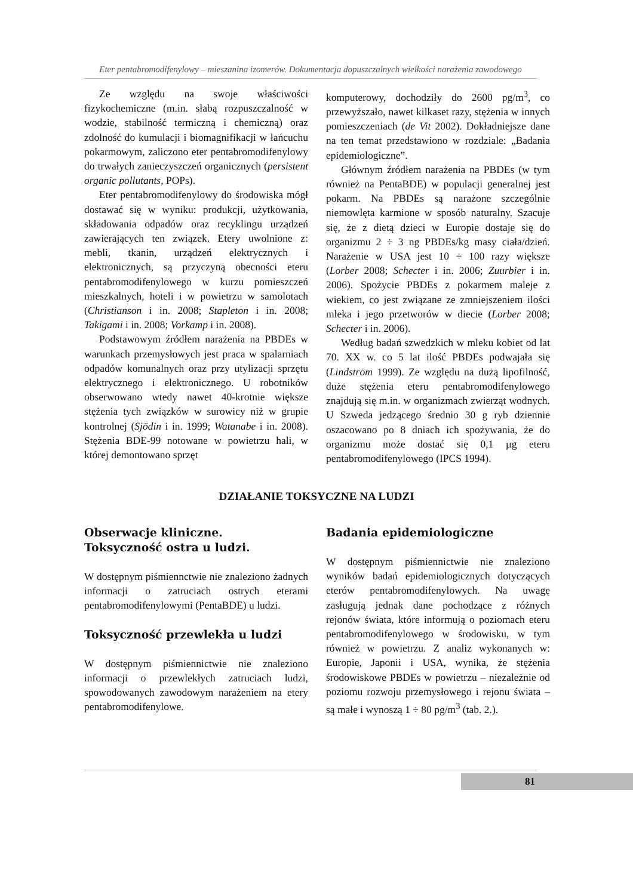Eter pentabromodifenylowy – mieszanina izomerów. Dokumentacja dopuszczalnych wielkości narażenia zawodowego
Ze względu na swoje właściwości fizykochemiczne (m.in. słabą rozpuszczalność w wodzie, stabilność termiczną i chemiczną) oraz zdolność do kumulacji i biomagnifikacji w łańcuchu pokarmowym, zaliczono eter pentabromodifenylowy do trwałych zanieczyszczeń organicznych (persistent organic pollutants, POPs).
Eter pentabromodifenylowy do środowiska mógł dostawać się w wyniku: produkcji, użytkowania, składowania odpadów oraz recyklingu urządzeń zawierających ten związek. Etery uwolnione z: mebli, tkanin, urządzeń elektrycznych i elektronicznych, są przyczyną obecności eteru pentabromodifenylowego w kurzu pomieszczeń mieszkalnych, hoteli i w powietrzu w samolotach (Christianson i in. 2008; Stapleton i in. 2008; Takigami i in. 2008; Vorkamp i in. 2008).
Podstawowym źródłem narażenia na PBDEs w warunkach przemysłowych jest praca w spalarniach odpadów komunalnych oraz przy utylizacji sprzętu elektrycznego i elektronicznego. U robotników obserwowano wtedy nawet 40-krotnie większe stężenia tych związków w surowicy niż w grupie kontrolnej (Sjödin i in. 1999; Watanabe i in. 2008). Stężenia BDE-99 notowane w powietrzu hali, w której demontowano sprzęt
komputerowy, dochodziły do 2600 pg/m<sup>3</sup>, co przewyższało, nawet kilkaset razy, stężenia w innych pomieszczeniach (de Vit 2002). Dokładniejsze dane na ten temat przedstawiono w rozdziale: „Badania epidemiologiczne”.
Głównym źródłem narażenia na PBDEs (w tym również na PentaBDE) w populacji generalnej jest pokarm. Na PBDEs są narażone szczególnie niemowlęta karmione w sposób naturalny. Szacuje się, że z dietą dzieci w Europie dostaje się do organizmu 2 ÷ 3 ng PBDEs/kg masy ciała/dzień. Narażenie w USA jest 10 ÷ 100 razy większe (Lorber 2008; Schecter i in. 2006; Zuurbier i in. 2006). Spożycie PBDEs z pokarmem maleje z wiekiem, co jest związane ze zmniejszeniem ilości mleka i jego przetworów w diecie (Lorber 2008; Schecter i in. 2006).
Według badań szwedzkich w mleku kobiet od lat 70. XX w. co 5 lat ilość PBDEs podwajała się (Lindström 1999). Ze względu na dużą lipofilność, duże stężenia eteru pentabromodifenylowego znajdują się m.in. w organizmach zwierząt wodnych. U Szweda jedzącego średnio 30 g ryb dziennie oszacowano po 8 dniach ich spożywania, że do organizmu może dostać się 0,1 µg eteru pentabromodifenylowego (IPCS 1994).
DZIAŁANIE TOKSYCZNE NA LUDZI
Obserwacje kliniczne.
Toksyczność ostra u ludzi.
W dostępnym piśmiennctwie nie znaleziono żadnych informacji o zatruciach ostrych eterami pentabromodifenylowymi (PentaBDE) u ludzi.
Toksyczność przewlekła u ludzi
W dostępnym piśmiennictwie nie znaleziono informacji o przewlekłych zatruciach ludzi, spowodowanych zawodowym narażeniem na etery pentabromodifenylowe.
Badania epidemiologiczne
W dostępnym piśmiennictwie nie znaleziono wyników badań epidemiologicznych dotyczących eterów pentabromodifenylowych. Na uwagę zasługują jednak dane pochodzące z różnych rejonów świata, które informują o poziomach eteru pentabromodifenylowego w środowisku, w tym również w powietrzu. Z analiz wykonanych w: Europie, Japonii i USA, wynika, że stężenia środowiskowe PBDEs w powietrzu – niezależnie od poziomu rozwoju przemysłowego i rejonu świata – są małe i wynoszą 1 ÷ 80 pg/m<sup>3</sup> (tab. 2.).
81